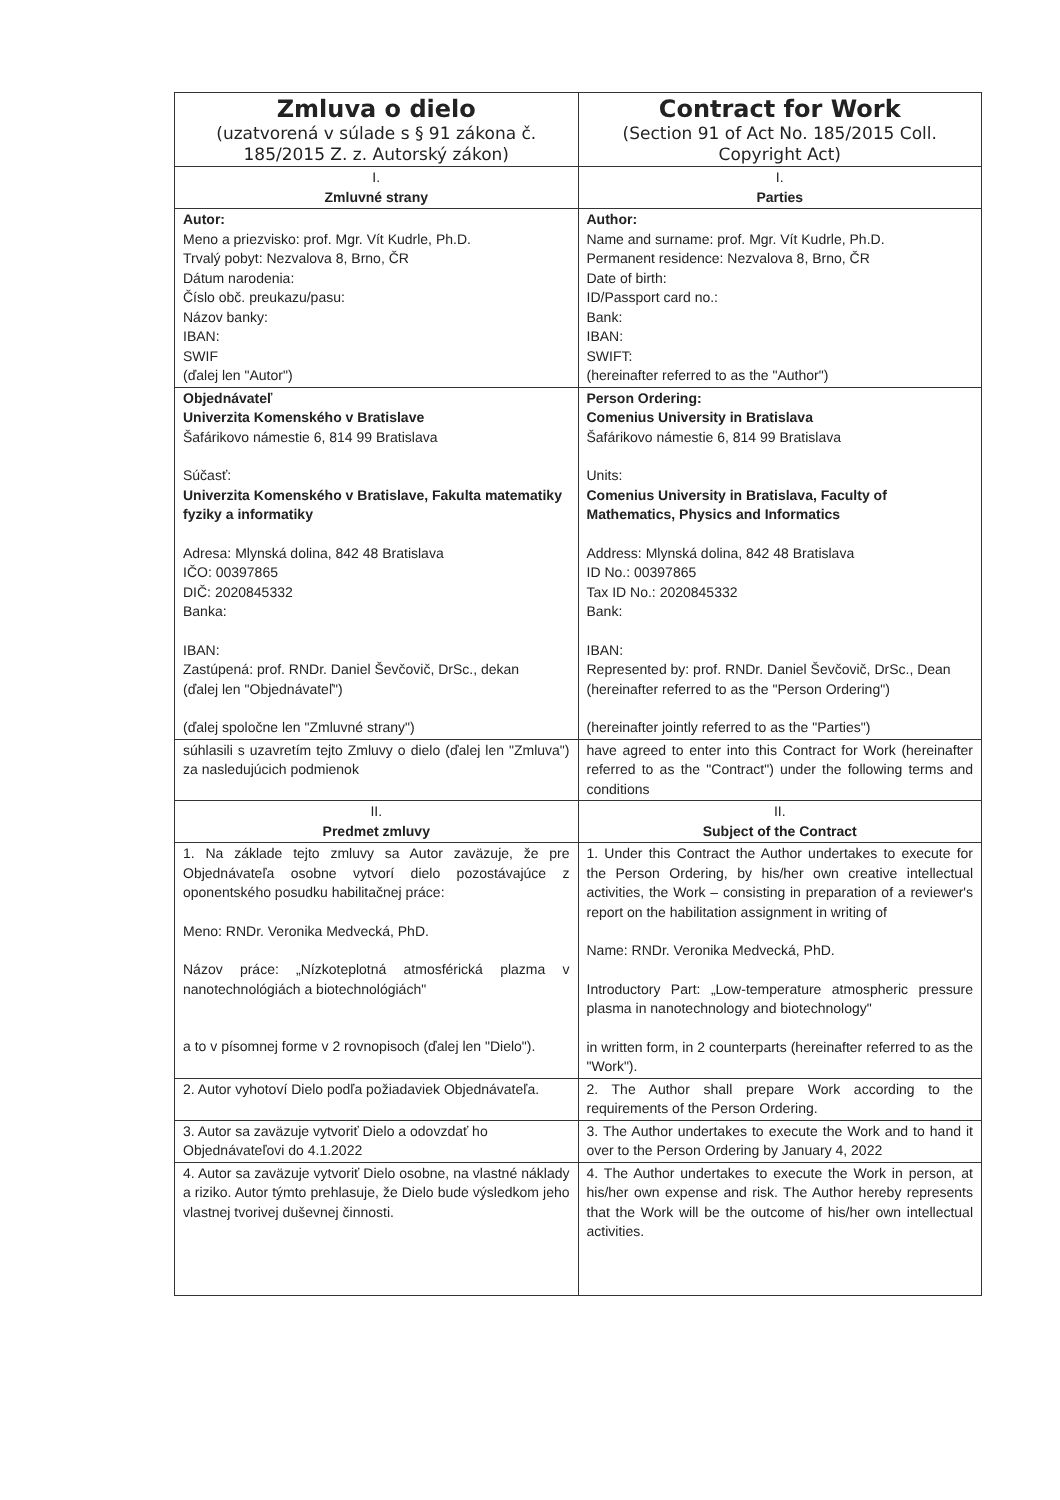| Zmluva o dielo (uzatvorená v súlade s § 91 zákona č. 185/2015 Z. z. Autorský zákon) | Contract for Work (Section 91 of Act No. 185/2015 Coll. Copyright Act) |
| --- | --- |
| I. Zmluvné strany | I. Parties |
| Autor: Meno a priezvisko: prof. Mgr. Vít Kudrle, Ph.D. Trvalý pobyt: Nezvalova 8, Brno, ČR Dátum narodenia: Číslo obč. preukazu/pasu: Názov banky: IBAN: SWIF (ďalej len "Autor") | Author: Name and surname: prof. Mgr. Vít Kudrle, Ph.D. Permanent residence: Nezvalova 8, Brno, ČR Date of birth: ID/Passport card no.: Bank: IBAN: SWIFT: (hereinafter referred to as the "Author") |
| Objednávateľ Univerzita Komenského v Bratislave Šafárikovo námestie 6, 814 99 Bratislava Súčasť: Univerzita Komenského v Bratislave, Fakulta matematiky fyziky a informatiky Adresa: Mlynská dolina, 842 48 Bratislava IČO: 00397865 DIČ: 2020845332 Banka: IBAN: Zastúpená: prof. RNDr. Daniel Ševčovič, DrSc., dekan (ďalej len "Objednávateľ") (ďalej spoločne len "Zmluvné strany") | Person Ordering: Comenius University in Bratislava Šafárikovo námestie 6, 814 99 Bratislava Units: Comenius University in Bratislava, Faculty of Mathematics, Physics and Informatics Address: Mlynská dolina, 842 48 Bratislava ID No.: 00397865 Tax ID No.: 2020845332 Bank: IBAN: Represented by: prof. RNDr. Daniel Ševčovič, DrSc., Dean (hereinafter referred to as the "Person Ordering") (hereinafter jointly referred to as the "Parties") |
| súhlasili s uzavretím tejto Zmluvy o dielo (ďalej len "Zmluva") za nasledujúcich podmienok | have agreed to enter into this Contract for Work (hereinafter referred to as the "Contract") under the following terms and conditions |
| II. Predmet zmluvy | II. Subject of the Contract |
| 1. Na základe tejto zmluvy sa Autor zaväzuje, že pre Objednávateľa osobne vytvorí dielo pozostávajúce z oponentského posudku habilitačnej práce: Meno: RNDr. Veronika Medvecká, PhD. Názov práce: „Nízkoteplotná atmosférická plazma v nanotechnológiách a biotechnológiách" a to v písomnej forme v 2 rovnopisoch (ďalej len "Dielo"). | 1. Under this Contract the Author undertakes to execute for the Person Ordering, by his/her own creative intellectual activities, the Work – consisting in preparation of a reviewer's report on the habilitation assignment in writing of Name: RNDr. Veronika Medvecká, PhD. Introductory Part: „Low-temperature atmospheric pressure plasma in nanotechnology and biotechnology" in written form, in 2 counterparts (hereinafter referred to as the "Work"). |
| 2. Autor vyhotoví Dielo podľa požiadaviek Objednávateľa. | 2. The Author shall prepare Work according to the requirements of the Person Ordering. |
| 3. Autor sa zaväzuje vytvoriť Dielo a odovzdať ho Objednávateľovi do 4.1.2022 | 3. The Author undertakes to execute the Work and to hand it over to the Person Ordering by January 4, 2022 |
| 4. Autor sa zaväzuje vytvoriť Dielo osobne, na vlastné náklady a riziko. Autor týmto prehlasuje, že Dielo bude výsledkom jeho vlastnej tvorivej duševnej činnosti. | 4. The Author undertakes to execute the Work in person, at his/her own expense and risk. The Author hereby represents that the Work will be the outcome of his/her own intellectual activities. |